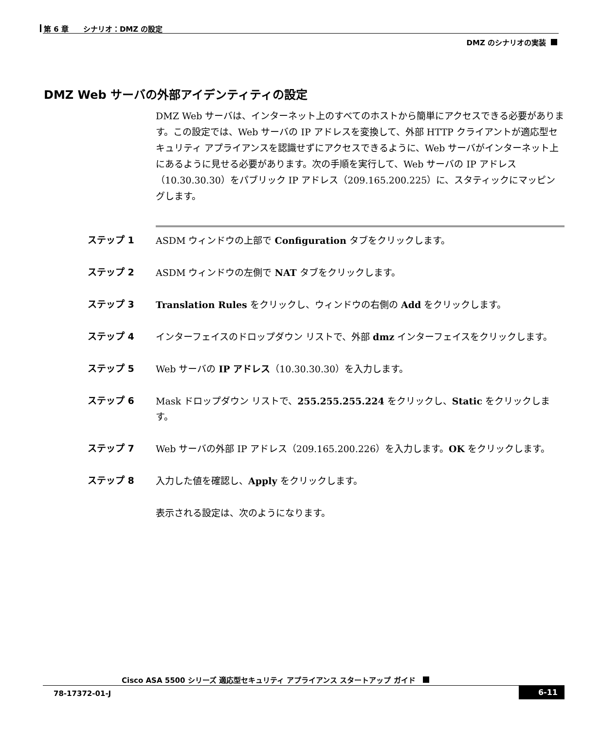第 6 章　　シナリオ：DMZ の設定
DMZ のシナリオの実装
DMZ Web サーバの外部アイデンティティの設定
DMZ Web サーバは、インターネット上のすべてのホストから簡単にアクセスできる必要があります。この設定では、Web サーバの IP アドレスを変換して、外部 HTTP クライアントが適応型セキュリティ アプライアンスを認識せずにアクセスできるように、Web サーバがインターネット上にあるように見せる必要があります。次の手順を実行して、Web サーバの IP アドレス（10.30.30.30）をパブリック IP アドレス（209.165.200.225）に、スタティックにマッピングします。
ステップ 1 ASDM ウィンドウの上部で Configuration タブをクリックします。
ステップ 2 ASDM ウィンドウの左側で NAT タブをクリックします。
ステップ 3 Translation Rules をクリックし、ウィンドウの右側の Add をクリックします。
ステップ 4 インターフェイスのドロップダウン リストで、外部 dmz インターフェイスをクリックします。
ステップ 5 Web サーバの IP アドレス（10.30.30.30）を入力します。
ステップ 6 Mask ドロップダウン リストで、255.255.255.224 をクリックし、Static をクリックします。
ステップ 7 Web サーバの外部 IP アドレス（209.165.200.226）を入力します。OK をクリックします。
ステップ 8 入力した値を確認し、Apply をクリックします。
表示される設定は、次のようになります。
Cisco ASA 5500 シリーズ 適応型セキュリティ アプライアンス スタートアップ ガイド
78-17372-01-J 6-11